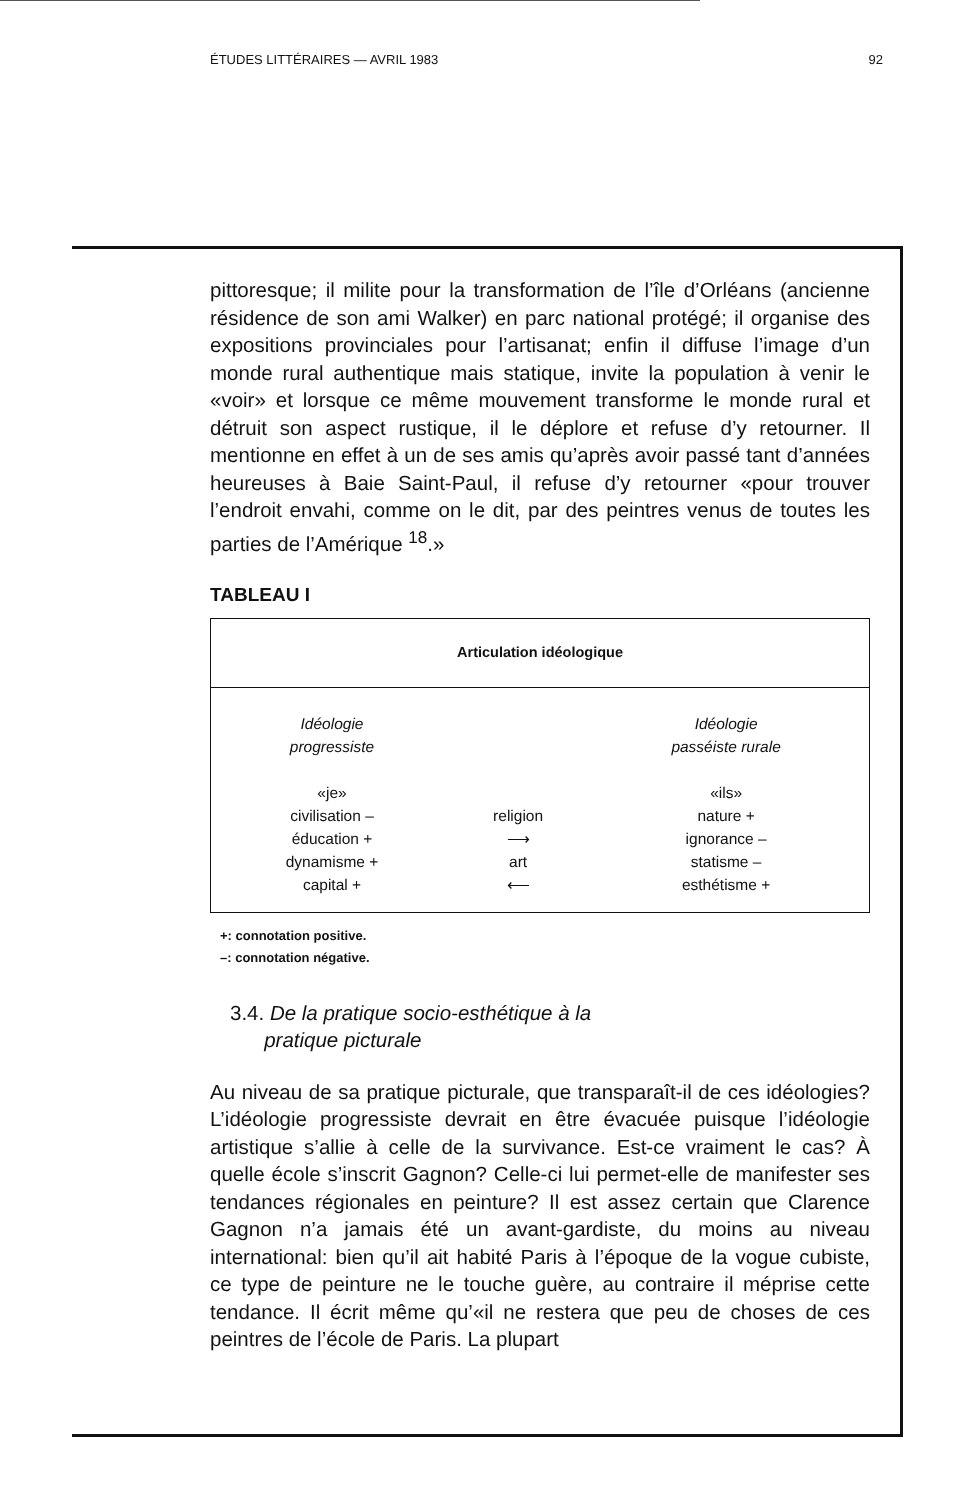ÉTUDES LITTÉRAIRES — AVRIL 1983 92
pittoresque; il milite pour la transformation de l’île d’Orléans (ancienne résidence de son ami Walker) en parc national protégé; il organise des expositions provinciales pour l’artisanat; enfin il diffuse l’image d’un monde rural authentique mais statique, invite la population à venir le «voir» et lorsque ce même mouvement transforme le monde rural et détruit son aspect rustique, il le déplore et refuse d’y retourner. Il mentionne en effet à un de ses amis qu’après avoir passé tant d’années heureuses à Baie Saint-Paul, il refuse d’y retourner «pour trouver l’endroit envahi, comme on le dit, par des peintres venus de toutes les parties de l’Amérique <sup>18</sup>.»
TABLEAU I
| Articulation idéologique | | |
| --- | --- | --- |
| Idéologie progressiste «je» civilisation – éducation + dynamisme + capital + | religion ⟶ art ⟵ | Idéologie passéiste rurale «ils» nature + ignorance – statisme – esthétisme + |
+: connotation positive.
–: connotation négative.
3.4. De la pratique socio-esthétique à la
pratique picturale
Au niveau de sa pratique picturale, que transparaît-il de ces idéologies? L’idéologie progressiste devrait en être évacuée puisque l’idéologie artistique s’allie à celle de la survivance. Est-ce vraiment le cas? À quelle école s’inscrit Gagnon? Celle-ci lui permet-elle de manifester ses tendances régionales en peinture? Il est assez certain que Clarence Gagnon n’a jamais été un avant-gardiste, du moins au niveau international: bien qu’il ait habité Paris à l’époque de la vogue cubiste, ce type de peinture ne le touche guère, au contraire il méprise cette tendance. Il écrit même qu’«il ne restera que peu de choses de ces peintres de l’école de Paris. La plupart